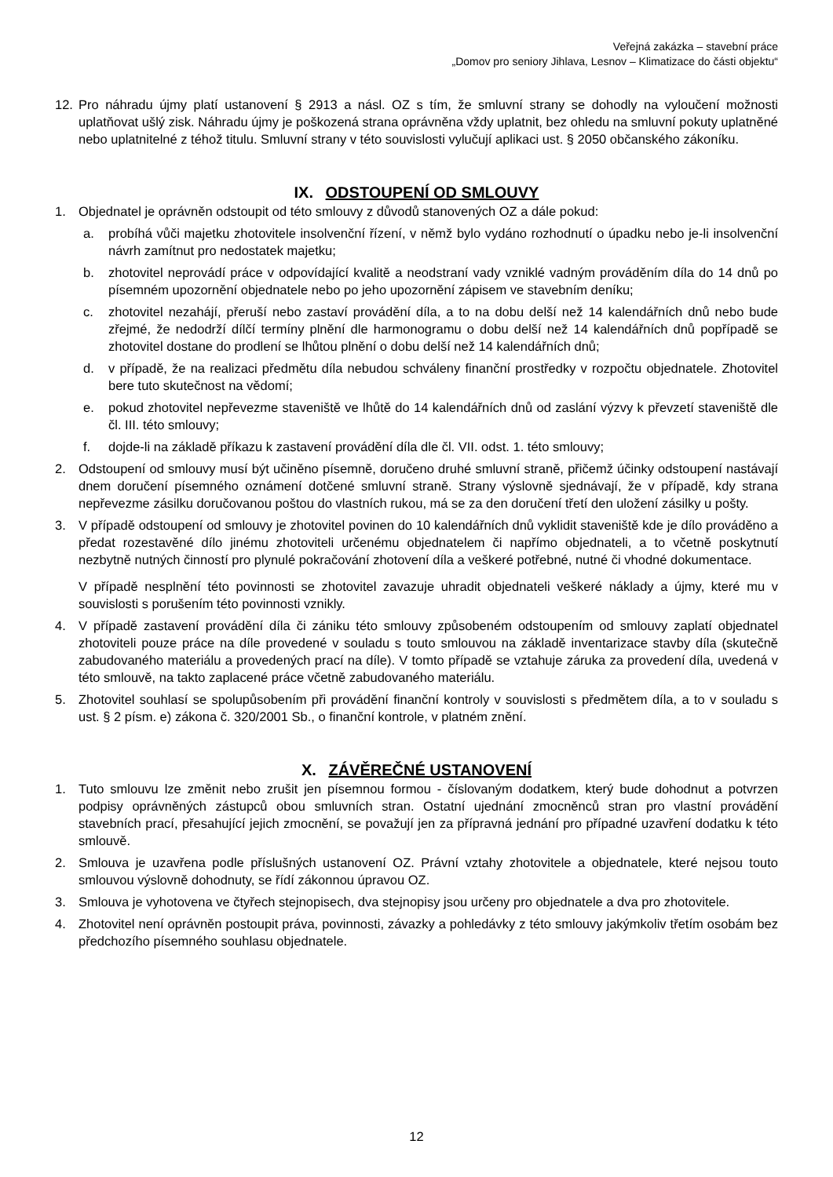Veřejná zakázka – stavební práce
„Domov pro seniory Jihlava, Lesnov – Klimatizace do části objektu“
12. Pro náhradu újmy platí ustanovení § 2913 a násl. OZ s tím, že smluvní strany se dohodly na vyloučení možnosti uplatňovat ušlý zisk. Náhradu újmy je poškozená strana oprávněna vždy uplatnit, bez ohledu na smluvní pokuty uplatněné nebo uplatnitelné z téhož titulu. Smluvní strany v této souvislosti vylučují aplikaci ust. § 2050 občanského zákoníku.
IX. ODSTOUPENÍ OD SMLOUVY
1. Objednatel je oprávněn odstoupit od této smlouvy z důvodů stanovených OZ a dále pokud:
a. probíhá vůči majetku zhotovitele insolvenční řízení, v němž bylo vydáno rozhodnutí o úpadku nebo je-li insolvenční návrh zamítnut pro nedostatek majetku;
b. zhotovitel neprovádí práce v odpovídající kvalitě a neodstraní vady vzniklé vadným prováděním díla do 14 dnů po písemném upozornění objednatele nebo po jeho upozornění zápisem ve stavebním deníku;
c. zhotovitel nezahájí, přeruší nebo zastaví provádění díla, a to na dobu delší než 14 kalendářních dnů nebo bude zřejmé, že nedodrží dílčí termíny plnění dle harmonogramu o dobu delší než 14 kalendářních dnů popřípadě se zhotovitel dostane do prodlení se lhůtou plnění o dobu delší než 14 kalendářních dnů;
d. v případě, že na realizaci předmětu díla nebudou schváleny finanční prostředky v rozpočtu objednatele. Zhotovitel bere tuto skutečnost na vědomí;
e. pokud zhotovitel nepřevezme staveniště ve lhůtě do 14 kalendářních dnů od zaslání výzvy k převzetí staveniště dle čl. III. této smlouvy;
f. dojde-li na základě příkazu k zastavení provádění díla dle čl. VII. odst. 1. této smlouvy;
2. Odstoupení od smlouvy musí být učiněno písemně, doručeno druhé smluvní straně, přičemž účinky odstoupení nastávají dnem doručení písemného oznámení dotčené smluvní straně. Strany výslovně sjednávají, že v případě, kdy strana nepřevezme zásilku doručovanou poštou do vlastních rukou, má se za den doručení třetí den uložení zásilky u pošty.
3. V případě odstoupení od smlouvy je zhotovitel povinen do 10 kalendářních dnů vyklidit staveniště kde je dílo prováděno a předat rozestavěné dílo jinému zhotoviteli určenému objednatelem či napřímo objednateli, a to včetně poskytnutí nezbytně nutných činností pro plynulé pokračování zhotovení díla a veškeré potřebné, nutné či vhodné dokumentace.
V případě nesplnění této povinnosti se zhotovitel zavazuje uhradit objednateli veškeré náklady a újmy, které mu v souvislosti s porušením této povinnosti vznikly.
4. V případě zastavení provádění díla či zániku této smlouvy způsobeném odstoupením od smlouvy zaplatí objednatel zhotoviteli pouze práce na díle provedené v souladu s touto smlouvou na základě inventarizace stavby díla (skutečně zabudovaného materiálu a provedených prací na díle). V tomto případě se vztahuje záruka za provedení díla, uvedená v této smlouvě, na takto zaplacené práce včetně zabudovaného materiálu.
5. Zhotovitel souhlasí se spolupůsobením při provádění finanční kontroly v souvislosti s předmětem díla, a to v souladu s ust. § 2 písm. e) zákona č. 320/2001 Sb., o finanční kontrole, v platném znění.
X. ZÁVĚREČNÉ USTANOVENÍ
1. Tuto smlouvu lze změnit nebo zrušit jen písemnou formou - číslovaným dodatkem, který bude dohodnut a potvrzen podpisy oprávněných zástupců obou smluvních stran. Ostatní ujednání zmocněnců stran pro vlastní provádění stavebních prací, přesahující jejich zmocnění, se považují jen za přípravná jednání pro případné uzavření dodatku k této smlouvě.
2. Smlouva je uzavřena podle příslušných ustanovení OZ. Právní vztahy zhotovitele a objednatele, které nejsou touto smlouvou výslovně dohodnuty, se řídí zákonnou úpravou OZ.
3. Smlouva je vyhotovena ve čtyřech stejnopisech, dva stejnopisy jsou určeny pro objednatele a dva pro zhotovitele.
4. Zhotovitel není oprávněn postoupit práva, povinnosti, závazky a pohledávky z této smlouvy jakýmkoliv třetím osobám bez předchozího písemného souhlasu objednatele.
12